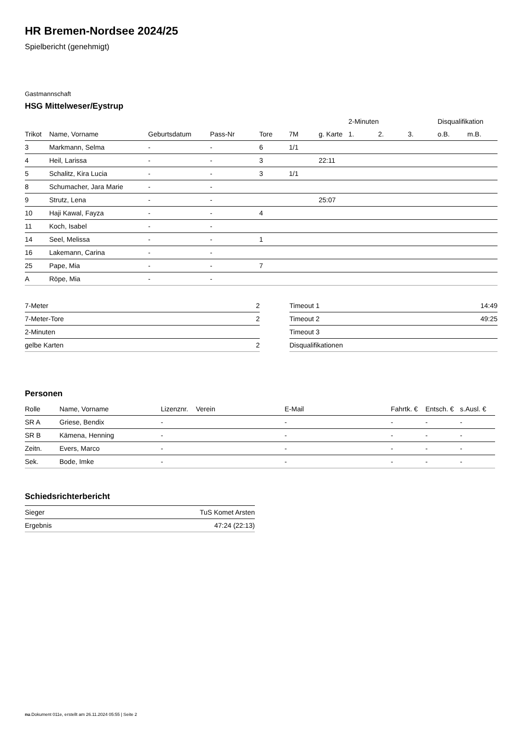HR Bremen-Nordsee 2024/25
Spielbericht (genehmigt)
Gastmannschaft
HSG Mittelweser/Eystrup
| | | | | | | | 2-Minuten | | | Disqualifikation | |
| --- | --- | --- | --- | --- | --- | --- | --- | --- | --- | --- | --- |
| Trikot | Name, Vorname | Geburtsdatum | Pass-Nr | Tore | 7M | g. Karte | 1. | 2. | 3. | o.B. | m.B. |
| 3 | Markmann, Selma | - | - | 6 | 1/1 | | | | | | |
| 4 | Heil, Larissa | - | - | 3 | | 22:11 | | | | | |
| 5 | Schalitz, Kira Lucia | - | - | 3 | 1/1 | | | | | | |
| 8 | Schumacher, Jara Marie | - | - | | | | | | | | |
| 9 | Strutz, Lena | - | - | | | 25:07 | | | | | |
| 10 | Haji Kawal, Fayza | - | - | 4 | | | | | | | |
| 11 | Koch, Isabel | - | - | | | | | | | | |
| 14 | Seel, Melissa | - | - | 1 | | | | | | | |
| 16 | Lakemann, Carina | - | - | | | | | | | | |
| 25 | Pape, Mia | - | - | 7 | | | | | | | |
| A | Röpe, Mia | - | - | | | | | | | | |
| 7-Meter | 2 |
| 7-Meter-Tore | 2 |
| 2-Minuten | |
| gelbe Karten | 2 |
| Timeout 1 | 14:49 |
| Timeout 2 | 49:25 |
| Timeout 3 | |
| Disqualifikationen | |
Personen
| Rolle | Name, Vorname | Lizenznr. | Verein | E-Mail | Fahrtk. € | Entsch. € | s.Ausl. € |
| --- | --- | --- | --- | --- | --- | --- | --- |
| SR A | Griese, Bendix | - | | - | - | - | - |
| SR B | Kämena, Henning | - | | - | - | - | - |
| Zeitn. | Evers, Marco | - | | - | - | - | - |
| Sek. | Bode, Imke | - | | - | - | - | - |
Schiedsrichterbericht
| Sieger | TuS Komet Arsten |
| Ergebnis | 47:24 (22:13) |
nu.Dokument 011e, erstellt am 26.11.2024 05:55 | Seite 2